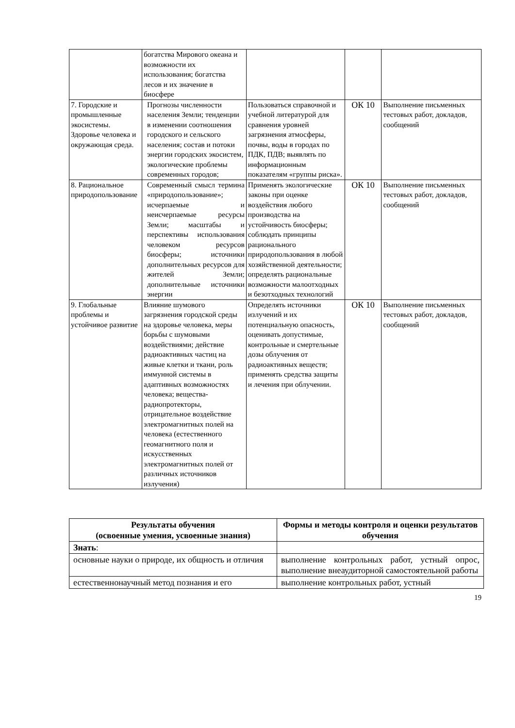| | богатства Мирового океана и возможности их использования; богатства лесов и их значение в биосфере | | | |
| 7. Городские и промышленные экосистемы. Здоровье человека и окружающая среда. | Прогнозы численности населения Земли; тенденции в изменении соотношения городского и сельского населения; состав и потоки энергии городских экосистем, экологические проблемы современных городов; | Пользоваться справочной и учебной литературой для сравнения уровней загрязнения атмосферы, почвы, воды в городах по ПДК, ПДВ; выявлять по информационным показателям «группы риска». | ОК 10 | Выполнение письменных тестовых работ, докладов, сообщений |
| 8. Рациональное природопользование | Современный смысл термина «природопользование»; исчерпаемые и неисчерпаемые ресурсы Земли; масштабы и перспективы использования человеком ресурсов биосферы; источники дополнительных ресурсов для жителей Земли; дополнительные источники энергии | Применять экологические законы при оценке воздействия любого производства на устойчивость биосферы; соблюдать принципы рационального природопользования в любой хозяйственной деятельности; определять рациональные возможности малоотходных и безотходных технологий | ОК 10 | Выполнение письменных тестовых работ, докладов, сообщений |
| 9. Глобальные проблемы и устойчивое развитие | Влияние шумового загрязнения городской среды на здоровье человека, меры борьбы с шумовыми воздействиями; действие радиоактивных частиц на живые клетки и ткани, роль иммунной системы в адаптивных возможностях человека; вещества-радиопротекторы, отрицательное воздействие электромагнитных полей на человека (естественного геомагнитного поля и искусственных электромагнитных полей от различных источников излучения) | Определять источники излучений и их потенциальную опасность, оценивать допустимые, контрольные и смертельные дозы облучения от радиоактивных веществ; применять средства защиты и лечения при облучении. | ОК 10 | Выполнение письменных тестовых работ, докладов, сообщений |
| Результаты обучения (освоенные умения, усвоенные знания) | Формы и методы контроля и оценки результатов обучения |
| --- | --- |
| Знать : | |
| основные науки о природе, их общность и отличия | выполнение контрольных работ, устный опрос, выполнение внеаудиторной самостоятельной работы |
| естественнонаучный метод познания и его | выполнение контрольных работ, устный |
19